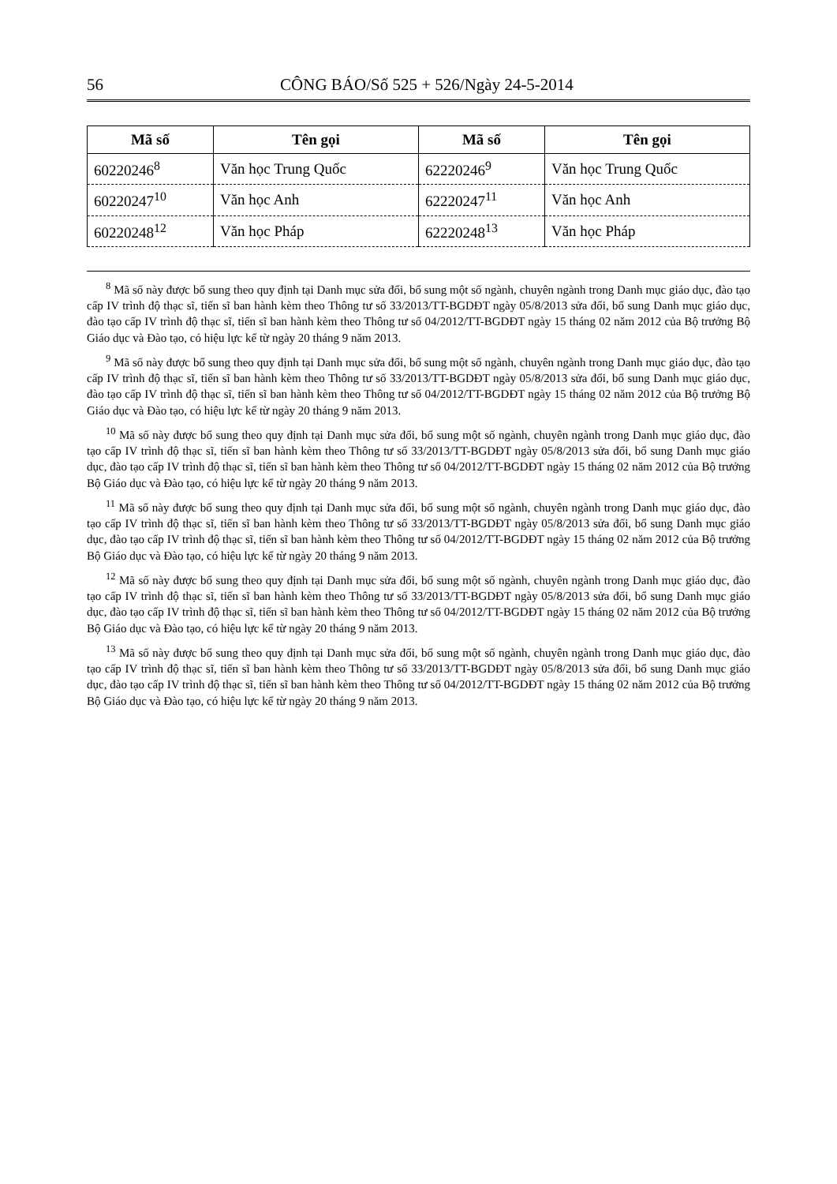56 CÔNG BÁO/Số 525 + 526/Ngày 24-5-2014
| Mã số | Tên gọi | Mã số | Tên gọi |
| --- | --- | --- | --- |
| 60220246<sup>8</sup> | Văn học Trung Quốc | 62220246<sup>9</sup> | Văn học Trung Quốc |
| 60220247<sup>10</sup> | Văn học Anh | 62220247<sup>11</sup> | Văn học Anh |
| 60220248<sup>12</sup> | Văn học Pháp | 62220248<sup>13</sup> | Văn học Pháp |
<sup>8</sup> Mã số này được bổ sung theo quy định tại Danh mục sửa đổi, bổ sung một số ngành, chuyên ngành trong Danh mục giáo dục, đào tạo cấp IV trình độ thạc sĩ, tiến sĩ ban hành kèm theo Thông tư số 33/2013/TT-BGDĐT ngày 05/8/2013 sửa đổi, bổ sung Danh mục giáo dục, đào tạo cấp IV trình độ thạc sĩ, tiến sĩ ban hành kèm theo Thông tư số 04/2012/TT-BGDĐT ngày 15 tháng 02 năm 2012 của Bộ trưởng Bộ Giáo dục và Đào tạo, có hiệu lực kể từ ngày 20 tháng 9 năm 2013.
<sup>9</sup> Mã số này được bổ sung theo quy định tại Danh mục sửa đổi, bổ sung một số ngành, chuyên ngành trong Danh mục giáo dục, đào tạo cấp IV trình độ thạc sĩ, tiến sĩ ban hành kèm theo Thông tư số 33/2013/TT-BGDĐT ngày 05/8/2013 sửa đổi, bổ sung Danh mục giáo dục, đào tạo cấp IV trình độ thạc sĩ, tiến sĩ ban hành kèm theo Thông tư số 04/2012/TT-BGDĐT ngày 15 tháng 02 năm 2012 của Bộ trưởng Bộ Giáo dục và Đào tạo, có hiệu lực kể từ ngày 20 tháng 9 năm 2013.
<sup>10</sup> Mã số này được bổ sung theo quy định tại Danh mục sửa đổi, bổ sung một số ngành, chuyên ngành trong Danh mục giáo dục, đào tạo cấp IV trình độ thạc sĩ, tiến sĩ ban hành kèm theo Thông tư số 33/2013/TT-BGDĐT ngày 05/8/2013 sửa đổi, bổ sung Danh mục giáo dục, đào tạo cấp IV trình độ thạc sĩ, tiến sĩ ban hành kèm theo Thông tư số 04/2012/TT-BGDĐT ngày 15 tháng 02 năm 2012 của Bộ trưởng Bộ Giáo dục và Đào tạo, có hiệu lực kể từ ngày 20 tháng 9 năm 2013.
<sup>11</sup> Mã số này được bổ sung theo quy định tại Danh mục sửa đổi, bổ sung một số ngành, chuyên ngành trong Danh mục giáo dục, đào tạo cấp IV trình độ thạc sĩ, tiến sĩ ban hành kèm theo Thông tư số 33/2013/TT-BGDĐT ngày 05/8/2013 sửa đổi, bổ sung Danh mục giáo dục, đào tạo cấp IV trình độ thạc sĩ, tiến sĩ ban hành kèm theo Thông tư số 04/2012/TT-BGDĐT ngày 15 tháng 02 năm 2012 của Bộ trưởng Bộ Giáo dục và Đào tạo, có hiệu lực kể từ ngày 20 tháng 9 năm 2013.
<sup>12</sup> Mã số này được bổ sung theo quy định tại Danh mục sửa đổi, bổ sung một số ngành, chuyên ngành trong Danh mục giáo dục, đào tạo cấp IV trình độ thạc sĩ, tiến sĩ ban hành kèm theo Thông tư số 33/2013/TT-BGDĐT ngày 05/8/2013 sửa đổi, bổ sung Danh mục giáo dục, đào tạo cấp IV trình độ thạc sĩ, tiến sĩ ban hành kèm theo Thông tư số 04/2012/TT-BGDĐT ngày 15 tháng 02 năm 2012 của Bộ trưởng Bộ Giáo dục và Đào tạo, có hiệu lực kể từ ngày 20 tháng 9 năm 2013.
<sup>13</sup> Mã số này được bổ sung theo quy định tại Danh mục sửa đổi, bổ sung một số ngành, chuyên ngành trong Danh mục giáo dục, đào tạo cấp IV trình độ thạc sĩ, tiến sĩ ban hành kèm theo Thông tư số 33/2013/TT-BGDĐT ngày 05/8/2013 sửa đổi, bổ sung Danh mục giáo dục, đào tạo cấp IV trình độ thạc sĩ, tiến sĩ ban hành kèm theo Thông tư số 04/2012/TT-BGDĐT ngày 15 tháng 02 năm 2012 của Bộ trưởng Bộ Giáo dục và Đào tạo, có hiệu lực kể từ ngày 20 tháng 9 năm 2013.